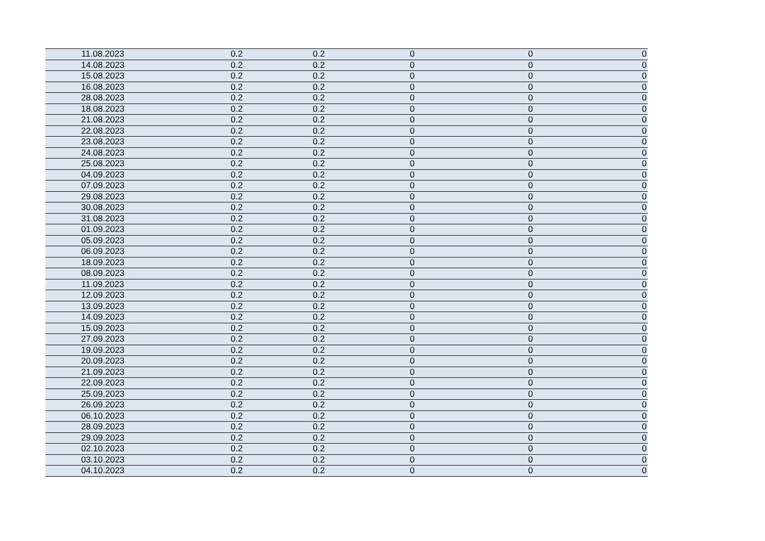| 11.08.2023 | 0.2 | 0.2 | 0 | 0 | 0 |
| 14.08.2023 | 0.2 | 0.2 | 0 | 0 | 0 |
| 15.08.2023 | 0.2 | 0.2 | 0 | 0 | 0 |
| 16.08.2023 | 0.2 | 0.2 | 0 | 0 | 0 |
| 28.08.2023 | 0.2 | 0.2 | 0 | 0 | 0 |
| 18.08.2023 | 0.2 | 0.2 | 0 | 0 | 0 |
| 21.08.2023 | 0.2 | 0.2 | 0 | 0 | 0 |
| 22.08.2023 | 0.2 | 0.2 | 0 | 0 | 0 |
| 23.08.2023 | 0.2 | 0.2 | 0 | 0 | 0 |
| 24.08.2023 | 0.2 | 0.2 | 0 | 0 | 0 |
| 25.08.2023 | 0.2 | 0.2 | 0 | 0 | 0 |
| 04.09.2023 | 0.2 | 0.2 | 0 | 0 | 0 |
| 07.09.2023 | 0.2 | 0.2 | 0 | 0 | 0 |
| 29.08.2023 | 0.2 | 0.2 | 0 | 0 | 0 |
| 30.08.2023 | 0.2 | 0.2 | 0 | 0 | 0 |
| 31.08.2023 | 0.2 | 0.2 | 0 | 0 | 0 |
| 01.09.2023 | 0.2 | 0.2 | 0 | 0 | 0 |
| 05.09.2023 | 0.2 | 0.2 | 0 | 0 | 0 |
| 06.09.2023 | 0.2 | 0.2 | 0 | 0 | 0 |
| 18.09.2023 | 0.2 | 0.2 | 0 | 0 | 0 |
| 08.09.2023 | 0.2 | 0.2 | 0 | 0 | 0 |
| 11.09.2023 | 0.2 | 0.2 | 0 | 0 | 0 |
| 12.09.2023 | 0.2 | 0.2 | 0 | 0 | 0 |
| 13.09.2023 | 0.2 | 0.2 | 0 | 0 | 0 |
| 14.09.2023 | 0.2 | 0.2 | 0 | 0 | 0 |
| 15.09.2023 | 0.2 | 0.2 | 0 | 0 | 0 |
| 27.09.2023 | 0.2 | 0.2 | 0 | 0 | 0 |
| 19.09.2023 | 0.2 | 0.2 | 0 | 0 | 0 |
| 20.09.2023 | 0.2 | 0.2 | 0 | 0 | 0 |
| 21.09.2023 | 0.2 | 0.2 | 0 | 0 | 0 |
| 22.09.2023 | 0.2 | 0.2 | 0 | 0 | 0 |
| 25.09.2023 | 0.2 | 0.2 | 0 | 0 | 0 |
| 26.09.2023 | 0.2 | 0.2 | 0 | 0 | 0 |
| 06.10.2023 | 0.2 | 0.2 | 0 | 0 | 0 |
| 28.09.2023 | 0.2 | 0.2 | 0 | 0 | 0 |
| 29.09.2023 | 0.2 | 0.2 | 0 | 0 | 0 |
| 02.10.2023 | 0.2 | 0.2 | 0 | 0 | 0 |
| 03.10.2023 | 0.2 | 0.2 | 0 | 0 | 0 |
| 04.10.2023 | 0.2 | 0.2 | 0 | 0 | 0 |